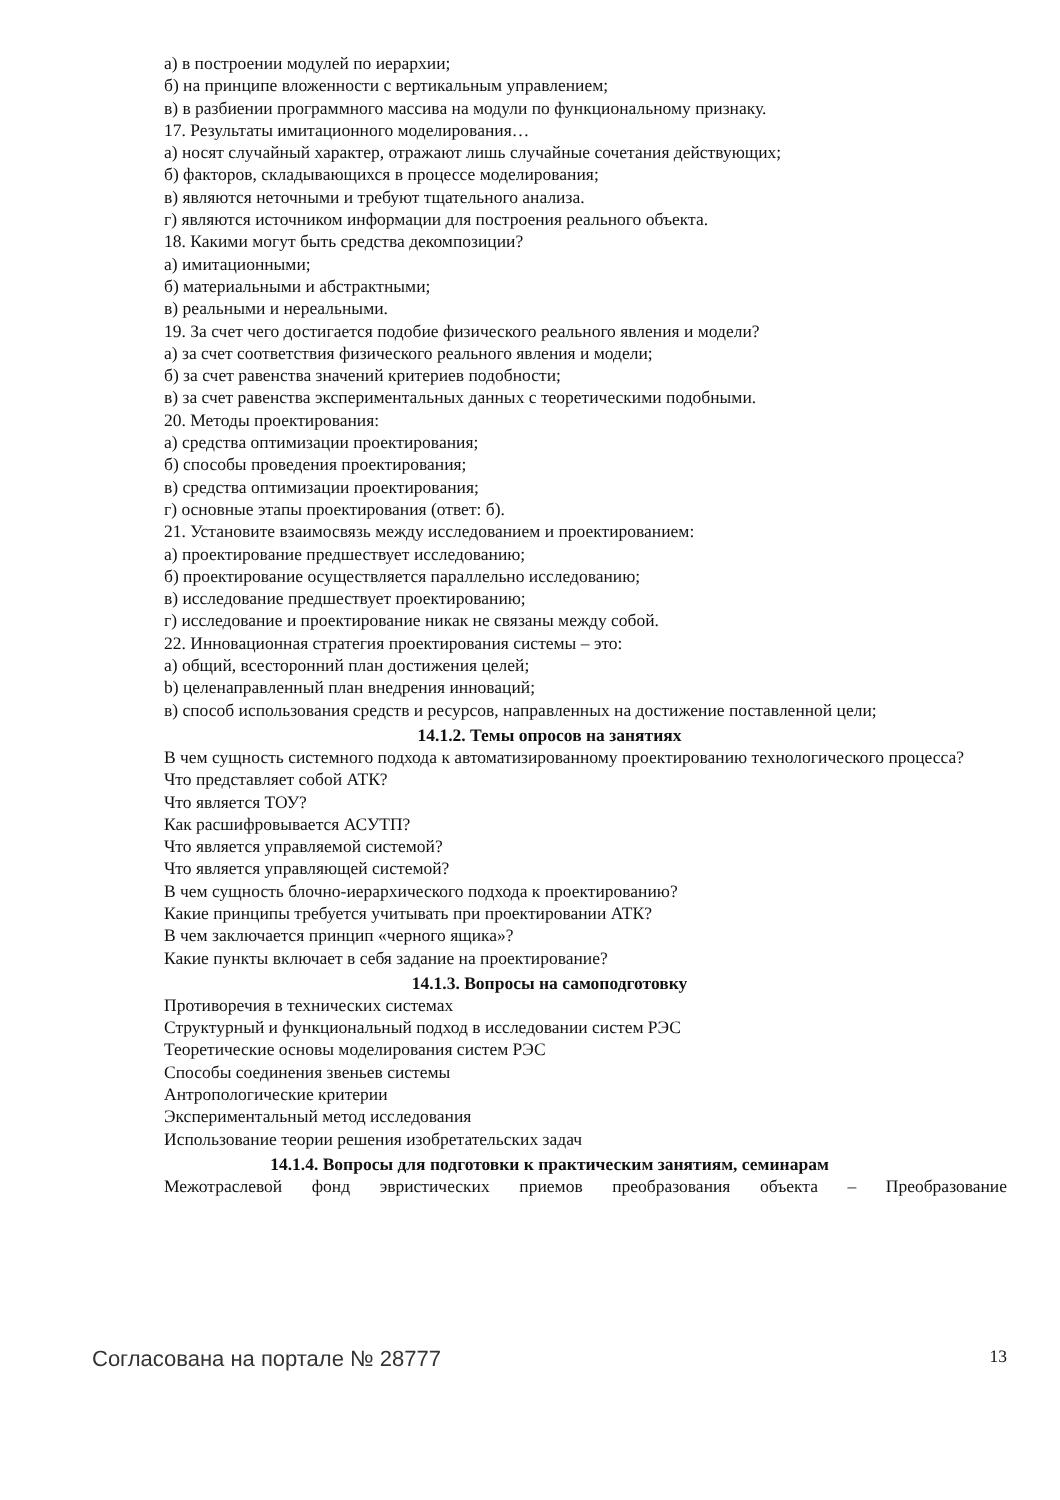а) в построении модулей по иерархии;
б) на принципе вложенности с вертикальным управлением;
в) в разбиении программного массива на модули по функциональному признаку.
17. Результаты имитационного моделирования…
а) носят случайный характер, отражают лишь случайные сочетания действующих;
б) факторов, складывающихся в процессе моделирования;
в) являются неточными и требуют тщательного анализа.
г) являются источником информации для построения реального объекта.
18. Какими могут быть средства декомпозиции?
а) имитационными;
б) материальными и абстрактными;
в) реальными и нереальными.
19. За счет чего достигается подобие физического реального явления и модели?
а) за счет соответствия физического реального явления и модели;
б) за счет равенства значений критериев подобности;
в) за счет равенства экспериментальных данных с теоретическими подобными.
20. Методы проектирования:
а) средства оптимизации проектирования;
б) способы проведения проектирования;
в) средства оптимизации проектирования;
г) основные этапы проектирования (ответ: б).
21. Установите взаимосвязь между исследованием и проектированием:
а) проектирование предшествует исследованию;
б) проектирование осуществляется параллельно исследованию;
в) исследование предшествует проектированию;
г) исследование и проектирование никак не связаны между собой.
22. Инновационная стратегия проектирования системы – это:
а) общий, всесторонний план достижения целей;
b) целенаправленный план внедрения инноваций;
в) способ использования средств и ресурсов, направленных на достижение поставленной цели;
14.1.2. Темы опросов на занятиях
В чем сущность системного подхода к автоматизированному проектированию технологиче­ского процесса?
Что представляет собой АТК?
Что является ТОУ?
Как расшифровывается АСУТП?
Что является управляемой системой?
Что является управляющей системой?
В чем сущность блочно-иерархического подхода к проектированию?
Какие принципы требуется учитывать при проектировании АТК?
В чем заключается принцип «черного ящика»?
Какие пункты включает в себя задание на проектирование?
14.1.3. Вопросы на самоподготовку
Противоречия в технических системах
Структурный и функциональный подход в исследовании систем РЭС
Теоретические основы моделирования систем РЭС
Способы соединения звеньев системы
Антропологические критерии
Экспериментальный метод исследования
Использование теории решения изобретательских задач
14.1.4. Вопросы для подготовки к практическим занятиям, семинарам
Межотраслевой фонд эвристических приемов преобразования объекта – Преобразование
Согласована на портале № 28777 13